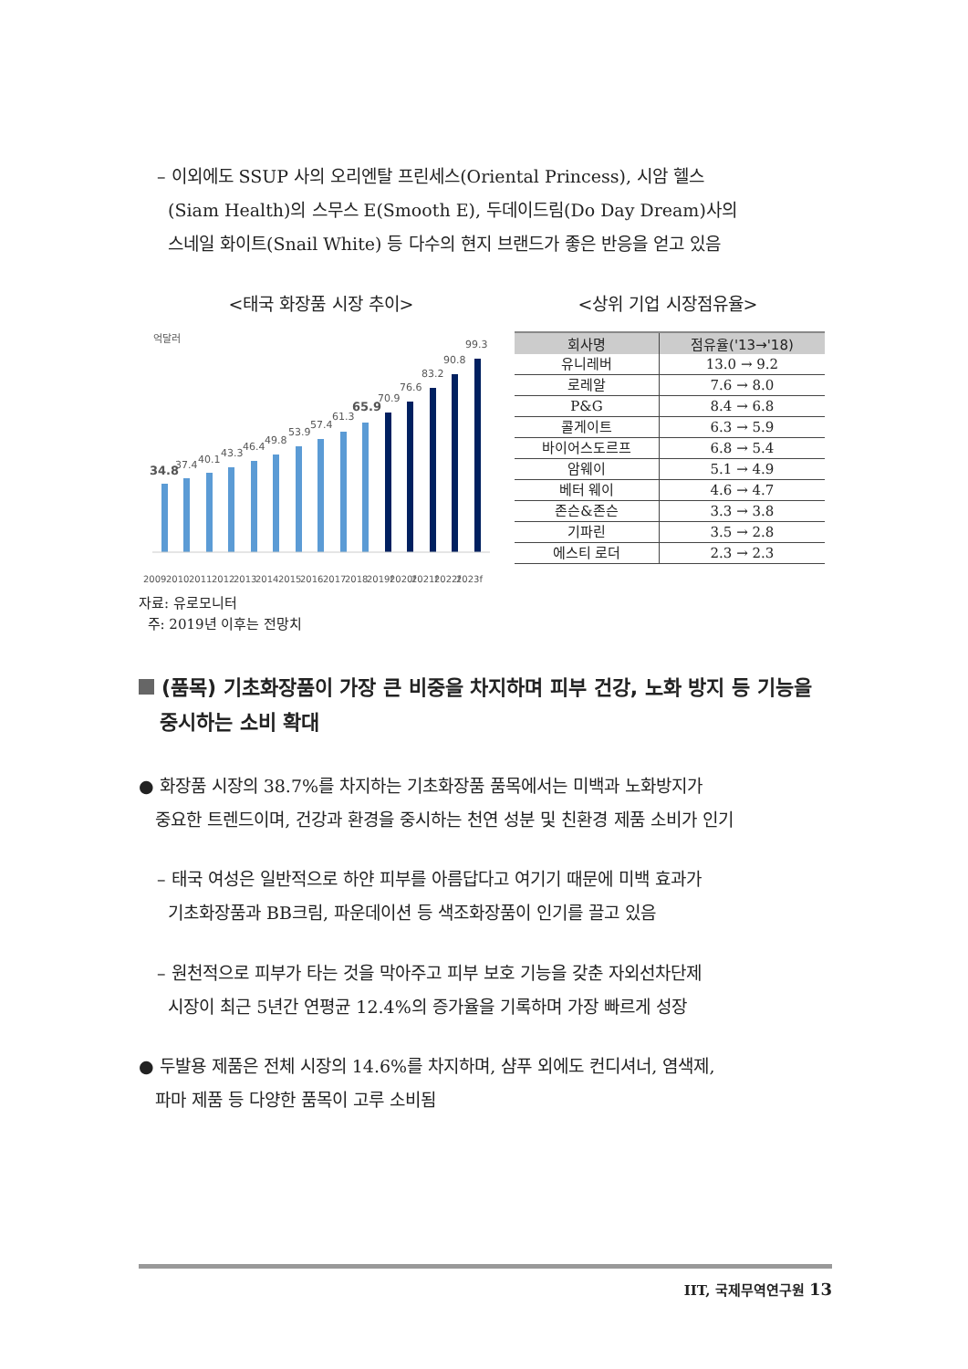– 이외에도 SSUP 사의 오리엔탈 프린세스(Oriental Princess), 시암 헬스
(Siam Health)의 스무스 E(Smooth E), 두데이드림(Do Day Dream)사의
스네일 화이트(Snail White) 등 다수의 현지 브랜드가 좋은 반응을 얻고 있음
<태국 화장품 시장 추이> <상위 기업 시장점유율>
억달러
34.8
37.4
40.1
43.3
46.4
49.8
53.9
57.4
61.3
65.9
70.9
76.6
83.2
90.8
99.3
2009
2010
2011
2012
2013
2014
2015
2016
2017
2018
2019f
2020f
2021f
2022f
2023f
| 회사명 | 점유율('13→'18) |
| --- | --- |
| 유니레버 | 13.0 → 9.2 |
| 로레알 | 7.6 → 8.0 |
| P&G | 8.4 → 6.8 |
| 콜게이트 | 6.3 → 5.9 |
| 바이어스도르프 | 6.8 → 5.4 |
| 암웨이 | 5.1 → 4.9 |
| 베터 웨이 | 4.6 → 4.7 |
| 존슨&존슨 | 3.3 → 3.8 |
| 기파린 | 3.5 → 2.8 |
| 에스티 로더 | 2.3 → 2.3 |
자료: 유로모니터
주: 2019년 이후는 전망치
(품목) 기초화장품이 가장 큰 비중을 차지하며 피부 건강, 노화 방지 등 기능을
중시하는 소비 확대
● 화장품 시장의 38.7%를 차지하는 기초화장품 품목에서는 미백과 노화방지가
중요한 트렌드이며, 건강과 환경을 중시하는 천연 성분 및 친환경 제품 소비가 인기
– 태국 여성은 일반적으로 하얀 피부를 아름답다고 여기기 때문에 미백 효과가
기초화장품과 BB크림, 파운데이션 등 색조화장품이 인기를 끌고 있음
– 원천적으로 피부가 타는 것을 막아주고 피부 보호 기능을 갖춘 자외선차단제
시장이 최근 5년간 연평균 12.4%의 증가율을 기록하며 가장 빠르게 성장
● 두발용 제품은 전체 시장의 14.6%를 차지하며, 샴푸 외에도 컨디셔너, 염색제,
파마 제품 등 다양한 품목이 고루 소비됨
IIT, 국제무역연구원 13